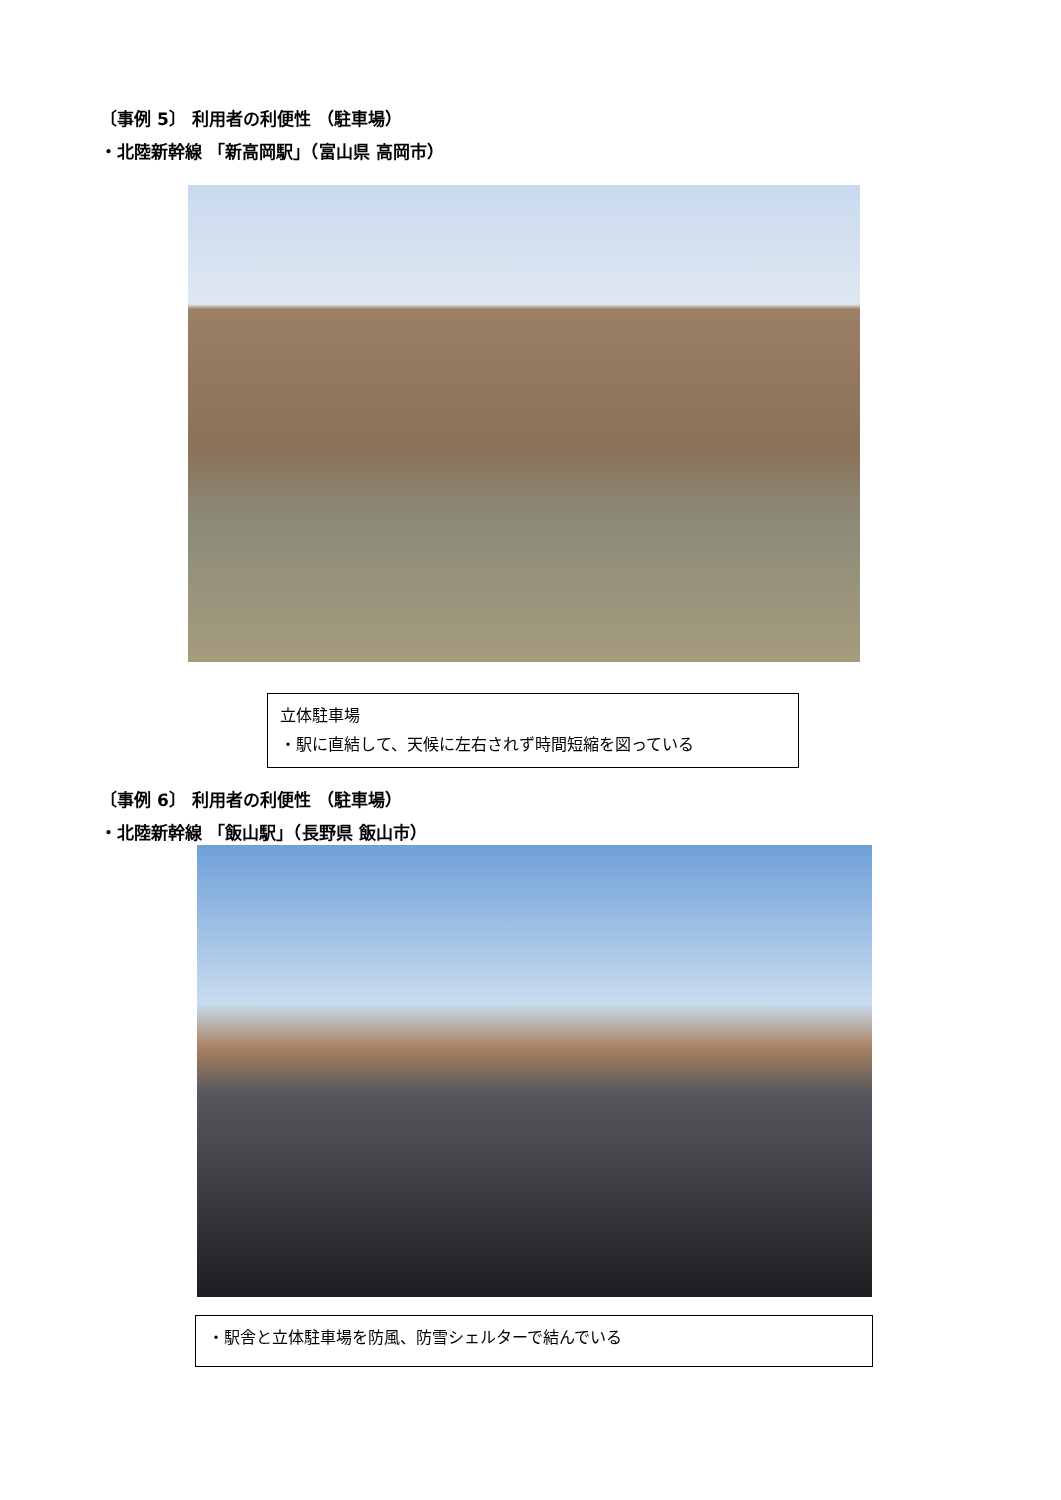〔事例 5〕 利用者の利便性 （駐車場）
・北陸新幹線 「新高岡駅」（富山県 高岡市）
立体駐車場
・駅に直結して、天候に左右されず時間短縮を図っている
〔事例 6〕 利用者の利便性 （駐車場）
・北陸新幹線 「飯山駅」（長野県 飯山市）
・駅舎と立体駐車場を防風、防雪シェルターで結んでいる